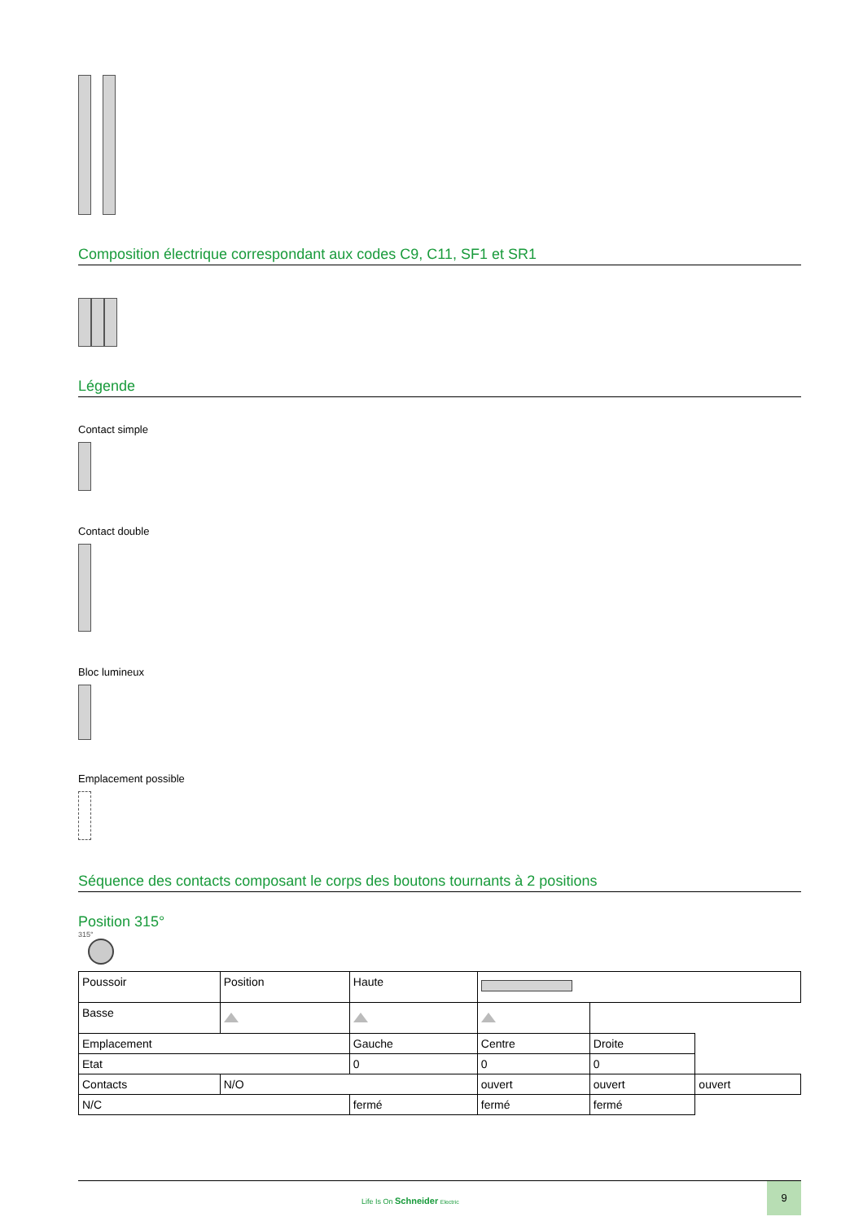Composition électrique correspondant aux codes C9, C11, SF1 et SR1
Légende
Contact simple
Contact double
Bloc lumineux
Emplacement possible
Séquence des contacts composant le corps des boutons tournants à 2 positions
Position 315°
315°
| Poussoir | Position | Haute | | | |
| Basse | | | | | |
| Emplacement | | Gauche | Centre | Droite | |
| Etat | | 0 | 0 | 0 | |
| Contacts | N/O | | ouvert | ouvert | ouvert |
| N/C | | fermé | fermé | fermé | |
Life Is On Schneider Electric
9